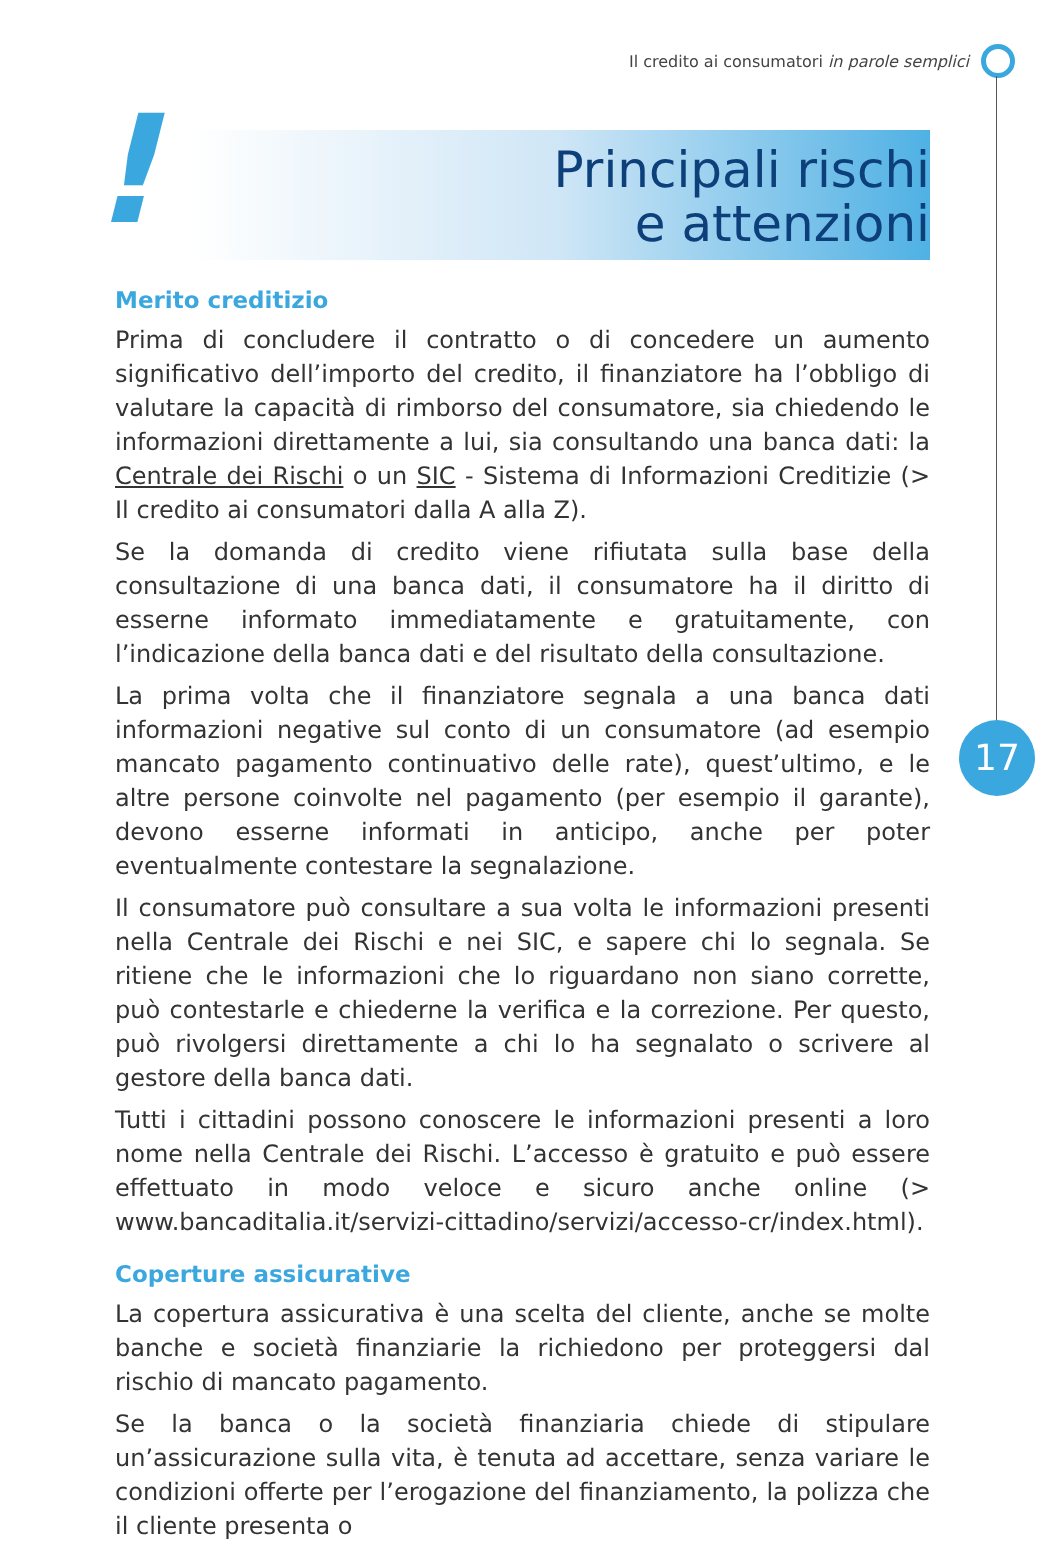Il credito ai consumatori in parole semplici
17
!
Principali rischi
e attenzioni
Merito creditizio
Prima di concludere il contratto o di concedere un aumento significativo dell’importo del credito, il finanziatore ha l’obbligo di valutare la capacità di rimborso del consumatore, sia chiedendo le informazioni direttamente a lui, sia consultando una banca dati: la Centrale dei Rischi o un SIC - Sistema di Informazioni Creditizie (> Il credito ai consumatori dalla A alla Z).
Se la domanda di credito viene rifiutata sulla base della consultazione di una banca dati, il consumatore ha il diritto di esserne informato immediatamente e gratuitamente, con l’indicazione della banca dati e del risultato della consultazione.
La prima volta che il finanziatore segnala a una banca dati informazioni negative sul conto di un consumatore (ad esempio mancato pagamento continuativo delle rate), quest’ultimo, e le altre persone coinvolte nel pagamento (per esempio il garante), devono esserne informati in anticipo, anche per poter eventualmente contestare la segnalazione.
Il consumatore può consultare a sua volta le informazioni presenti nella Centrale dei Rischi e nei SIC, e sapere chi lo segnala. Se ritiene che le informazioni che lo riguardano non siano corrette, può contestarle e chiederne la verifica e la correzione. Per questo, può rivolgersi direttamente a chi lo ha segnalato o scrivere al gestore della banca dati.
Tutti i cittadini possono conoscere le informazioni presenti a loro nome nella Centrale dei Rischi. L’accesso è gratuito e può essere effettuato in modo veloce e sicuro anche online (> www.bancaditalia.it/servizi-cittadino/servizi/accesso-cr/index.html).
Coperture assicurative
La copertura assicurativa è una scelta del cliente, anche se molte banche e società finanziarie la richiedono per proteggersi dal rischio di mancato pagamento.
Se la banca o la società finanziaria chiede di stipulare un’assicurazione sulla vita, è tenuta ad accettare, senza variare le condizioni offerte per l’erogazione del finanziamento, la polizza che il cliente presenta o